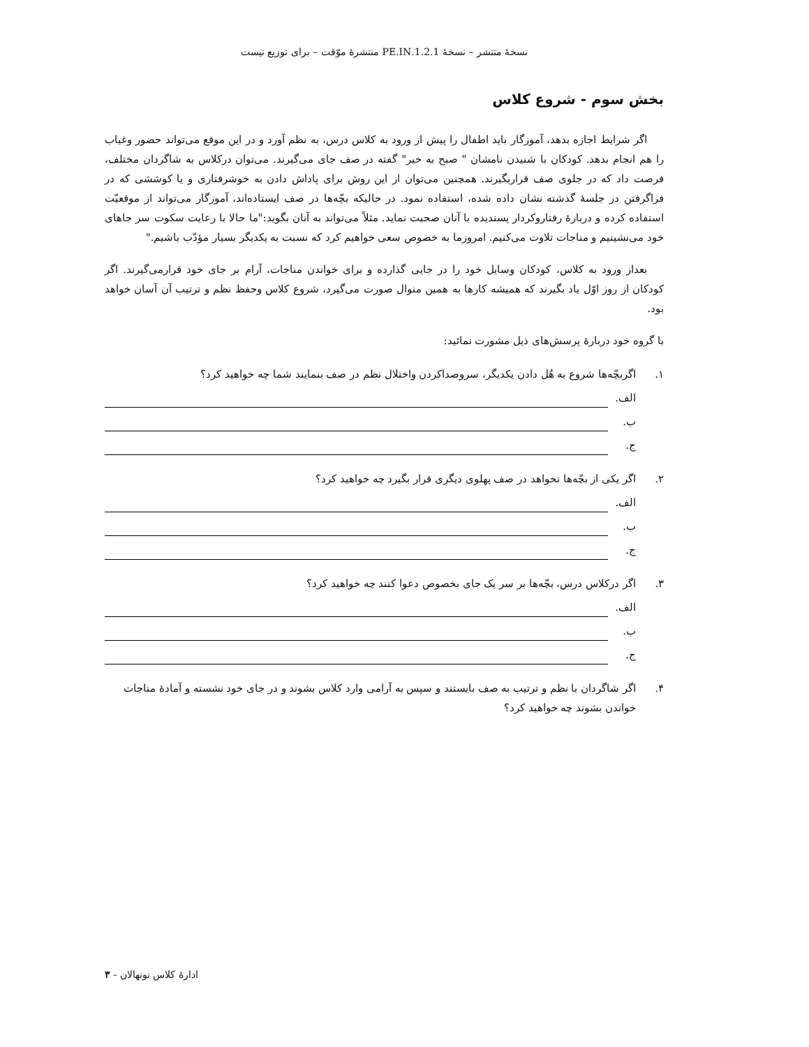نسخهٔ منتشر – نسخهٔ 1.2.1.PE.IN منتشرهٔ موّقت – برای توزیع نیست
بخش سوم - شروع کلاس
اگر شرایط اجازه بدهد، آموزگار باید اطفال را پیش از ورود به کلاس درس، به نظم آورد و در این موقع می‌تواند حضور وغیاب را هم انجام بدهد. کودکان با شنیدن نامشان " صبح به خیر" گفته در صف جای می‌گیرند. می‌توان درکلاس به شاگردان مختلف، فرصت داد که در جلوی صف قراربگیرند. همچنین می‌توان از این روش برای پاداش دادن به خوشرفتاری و یا کوششی که در فراگرفتن در جلسهٔ گذشته نشان داده شده، استفاده نمود. در حالیکه بچّه‌ها در صف ایستاده‌اند، آموزگار می‌تواند از موقعیّت استفاده کرده و دربارهٔ رفتاروکردار پسندیده با آنان صحبت نماید. مثلاً می‌تواند به آنان بگوید:"ما حالا با رعایت سکوت سر جاهای خود می‌نشینیم و مناجات تلاوت می‌کنیم. امروزما به خصوص سعی خواهیم کرد که نسبت به یکدیگر بسیار مؤدّب باشیم."
بعداز ورود به کلاس، کودکان وسایل خود را در جایی گذارده و برای خواندن مناجات، آرام بر جای خود قرارمی‌گیرند. اگر کودکان از روز اوّل یاد بگیرند که همیشه کارها به همین منوال صورت می‌گیرد، شروع کلاس وحفظ نظم و ترتیب آن آسان خواهد بود.
با گروه خود دربارهٔ پرسش‌های ذیل مشورت نمائید:
۱. اگربچّه‌ها شروع به هُل دادن یکدیگر، سروصداکردن واختلال نظم در صف بنمایند شما چه خواهید کرد؟
الف.
ب.
ج.
۲. اگر یکی از بچّه‌ها نخواهد در صف پهلوی دیگری قرار بگیرد چه خواهید کرد؟
الف.
ب.
ج.
۳. اگر درکلاس درس، بچّه‌ها بر سر یک جای بخصوص دعوا کنند چه خواهید کرد؟
الف.
ب.
ج.
۴. اگر شاگردان با نظم و ترتیب به صف بایستند و سپس به آرامی وارد کلاس بشوند و در جای خود نشسته و آمادهٔ مناجات خواندن بشوند چه خواهید کرد؟
ادارهٔ کلاس نونهالان - ۳